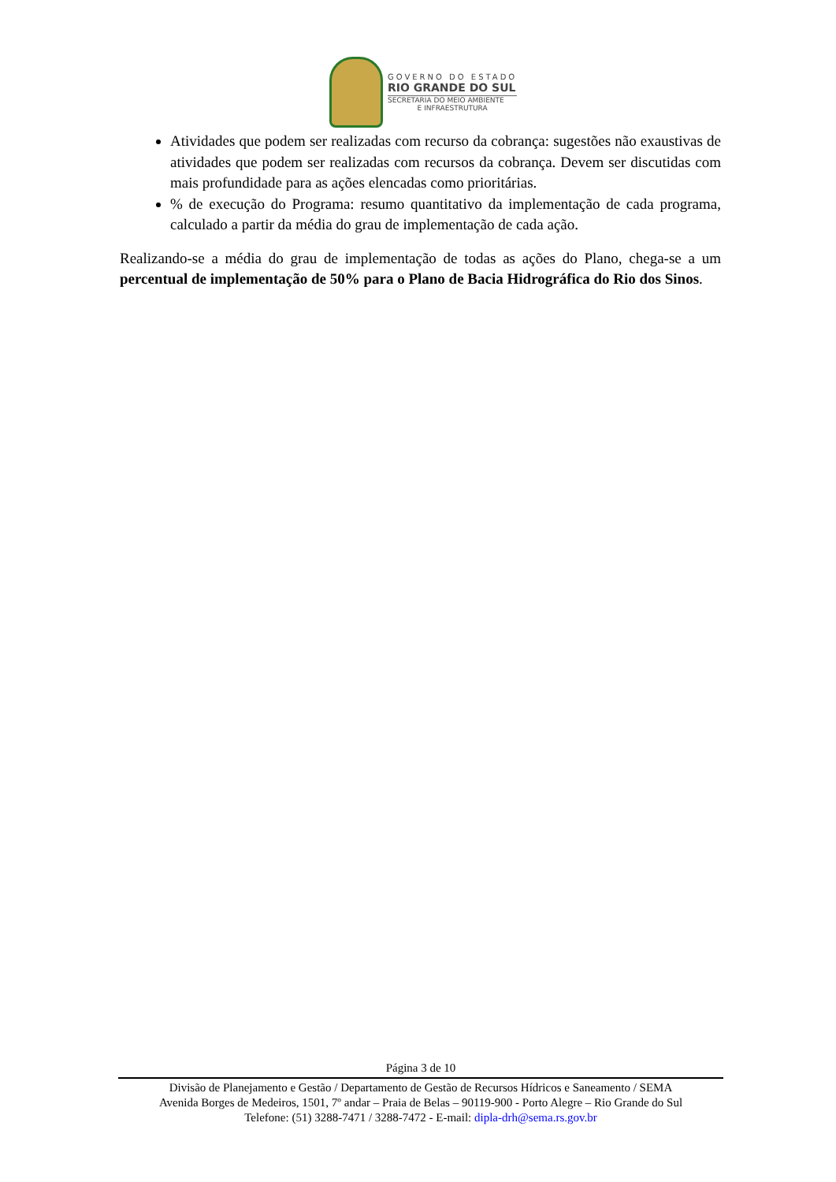GOVERNO DO ESTADO
RIO GRANDE DO SUL
SECRETARIA DO MEIO AMBIENTE
E INFRAESTRUTURA
Atividades que podem ser realizadas com recurso da cobrança: sugestões não exaustivas de atividades que podem ser realizadas com recursos da cobrança. Devem ser discutidas com mais profundidade para as ações elencadas como prioritárias.
% de execução do Programa: resumo quantitativo da implementação de cada programa, calculado a partir da média do grau de implementação de cada ação.
Realizando-se a média do grau de implementação de todas as ações do Plano, chega-se a um percentual de implementação de 50% para o Plano de Bacia Hidrográfica do Rio dos Sinos.
Página 3 de 10
Divisão de Planejamento e Gestão / Departamento de Gestão de Recursos Hídricos e Saneamento / SEMA
Avenida Borges de Medeiros, 1501, 7º andar – Praia de Belas – 90119-900 - Porto Alegre – Rio Grande do Sul
Telefone: (51) 3288-7471 / 3288-7472 - E-mail: dipla-drh@sema.rs.gov.br